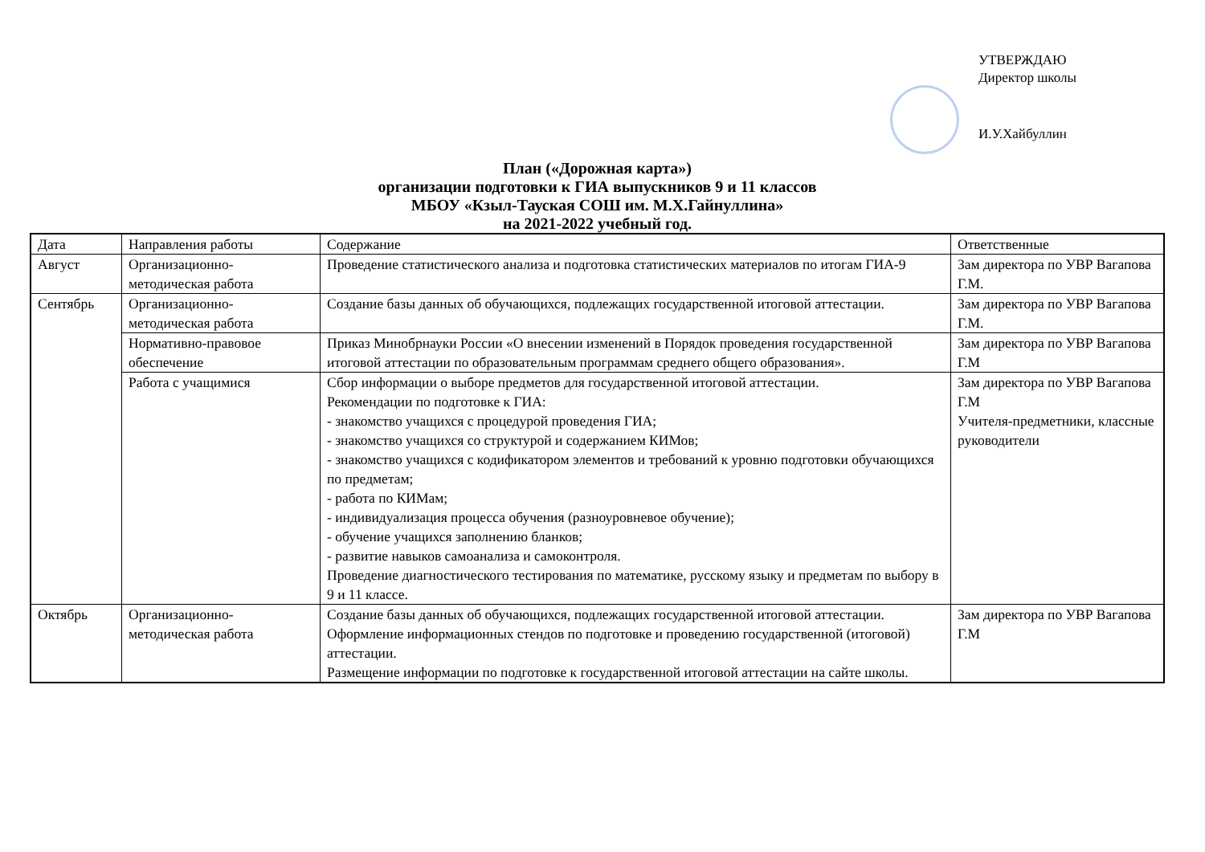УТВЕРЖДАЮ
Директор школы
И.У.Хайбуллин
План («Дорожная карта»)
организации подготовки к ГИА выпускников 9 и 11 классов
МБОУ «Кзыл-Тауская СОШ им. М.Х.Гайнуллина»
на 2021-2022 учебный год.
| Дата | Направления работы | Содержание | Ответственные |
| --- | --- | --- | --- |
| Август | Организационно-методическая работа | Проведение статистического анализа и подготовка статистических материалов по итогам ГИА-9 | Зам директора по УВР Вагапова Г.М. |
| Сентябрь | Организационно-методическая работа | Создание базы данных об обучающихся, подлежащих государственной итоговой аттестации. | Зам директора по УВР Вагапова Г.М. |
| | Нормативно-правовое обеспечение | Приказ Минобрнауки России «О внесении изменений в Порядок проведения государственной итоговой аттестации по образовательным программам среднего общего образования». | Зам директора по УВР Вагапова Г.М |
| | Работа с учащимися | Сбор информации о выборе предметов для государственной итоговой аттестации. Рекомендации по подготовке к ГИА: - знакомство учащихся с процедурой проведения ГИА; - знакомство учащихся со структурой и содержанием КИМов; - знакомство учащихся с кодификатором элементов и требований к уровню подготовки обучающихся по предметам; - работа по КИМам; - индивидуализация процесса обучения (разноуровневое обучение); - обучение учащихся заполнению бланков; - развитие навыков самоанализа и самоконтроля. Проведение диагностического тестирования по математике, русскому языку и предметам по выбору в 9 и 11 классе. | Зам директора по УВР Вагапова Г.М Учителя-предметники, классные руководители |
| Октябрь | Организационно-методическая работа | Создание базы данных об обучающихся, подлежащих государственной итоговой аттестации. Оформление информационных стендов по подготовке и проведению государственной (итоговой) аттестации. Размещение информации по подготовке к государственной итоговой аттестации на сайте школы. | Зам директора по УВР Вагапова Г.М |